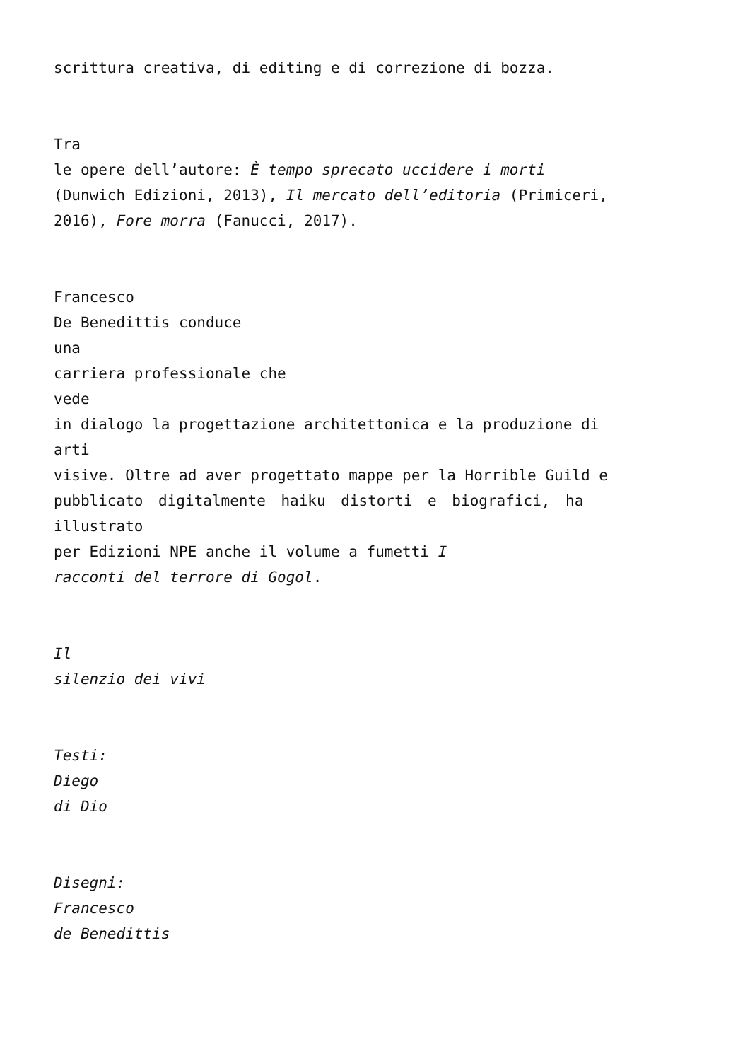scrittura creativa, di editing e di correzione di bozza.
Tra
le opere dell’autore: È tempo sprecato uccidere i morti
(Dunwich Edizioni, 2013), Il mercato dell’editoria (Primiceri,
2016), Fore morra (Fanucci, 2017).
Francesco
De Benedittis conduce
una
carriera professionale che
vede
in dialogo la progettazione architettonica e la produzione di
arti
visive. Oltre ad aver progettato mappe per la Horrible Guild e
pubblicato digitalmente haiku distorti e biografici, ha
illustrato
per Edizioni NPE anche il volume a fumetti I
racconti del terrore di Gogol.
Il
silenzio dei vivi
Testi:
Diego
di Dio
Disegni:
Francesco
de Benedittis